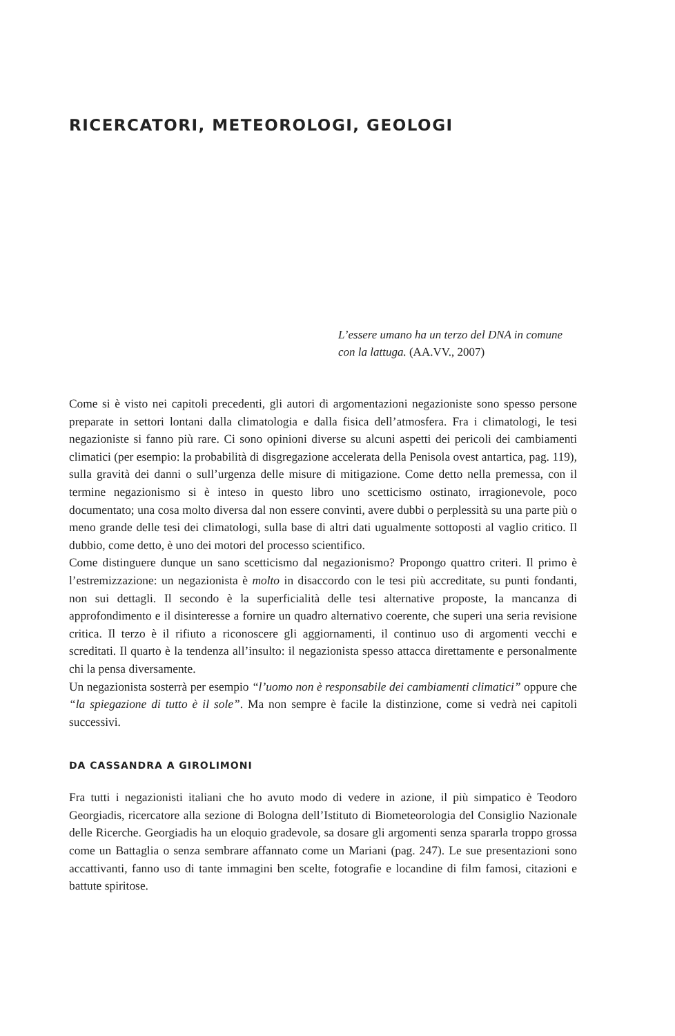RICERCATORI, METEOROLOGI, GEOLOGI
L’essere umano ha un terzo del DNA in comune con la lattuga. (AA.VV., 2007)
Come si è visto nei capitoli precedenti, gli autori di argomentazioni negazioniste sono spesso persone preparate in settori lontani dalla climatologia e dalla fisica dell’atmosfera. Fra i climatologi, le tesi negazioniste si fanno più rare. Ci sono opinioni diverse su alcuni aspetti dei pericoli dei cambiamenti climatici (per esempio: la probabilità di disgregazione accelerata della Penisola ovest antartica, pag. 119), sulla gravità dei danni o sull’urgenza delle misure di mitigazione. Come detto nella premessa, con il termine negazionismo si è inteso in questo libro uno scetticismo ostinato, irragionevole, poco documentato; una cosa molto diversa dal non essere convinti, avere dubbi o perplessità su una parte più o meno grande delle tesi dei climatologi, sulla base di altri dati ugualmente sottoposti al vaglio critico. Il dubbio, come detto, è uno dei motori del processo scientifico.
Come distinguere dunque un sano scetticismo dal negazionismo? Propongo quattro criteri. Il primo è l’estremizzazione: un negazionista è molto in disaccordo con le tesi più accreditate, su punti fondanti, non sui dettagli. Il secondo è la superficialità delle tesi alternative proposte, la mancanza di approfondimento e il disinteresse a fornire un quadro alternativo coerente, che superi una seria revisione critica. Il terzo è il rifiuto a riconoscere gli aggiornamenti, il continuo uso di argomenti vecchi e screditati. Il quarto è la tendenza all’insulto: il negazionista spesso attacca direttamente e personalmente chi la pensa diversamente.
Un negazionista sosterrà per esempio “l’uomo non è responsabile dei cambiamenti climatici” oppure che “la spiegazione di tutto è il sole”. Ma non sempre è facile la distinzione, come si vedrà nei capitoli successivi.
DA CASSANDRA A GIROLIMONI
Fra tutti i negazionisti italiani che ho avuto modo di vedere in azione, il più simpatico è Teodoro Georgiadis, ricercatore alla sezione di Bologna dell’Istituto di Biometeorologia del Consiglio Nazionale delle Ricerche. Georgiadis ha un eloquio gradevole, sa dosare gli argomenti senza spararla troppo grossa come un Battaglia o senza sembrare affannato come un Mariani (pag. 247). Le sue presentazioni sono accattivanti, fanno uso di tante immagini ben scelte, fotografie e locandine di film famosi, citazioni e battute spiritose.